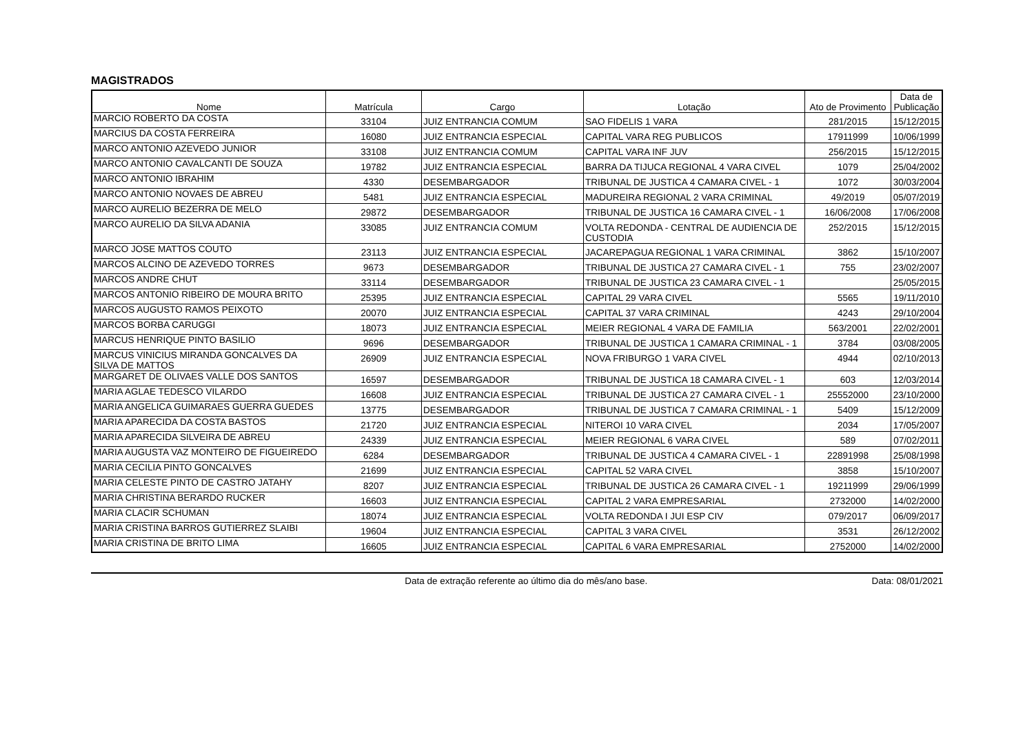MAGISTRADOS
| Nome | Matrícula | Cargo | Lotação | Ato de Provimento | Data de Publicação |
| --- | --- | --- | --- | --- | --- |
| MARCIO ROBERTO DA COSTA | 33104 | JUIZ ENTRANCIA COMUM | SAO FIDELIS 1 VARA | 281/2015 | 15/12/2015 |
| MARCIUS DA COSTA FERREIRA | 16080 | JUIZ ENTRANCIA ESPECIAL | CAPITAL VARA REG PUBLICOS | 17911999 | 10/06/1999 |
| MARCO ANTONIO AZEVEDO JUNIOR | 33108 | JUIZ ENTRANCIA COMUM | CAPITAL VARA INF JUV | 256/2015 | 15/12/2015 |
| MARCO ANTONIO CAVALCANTI DE SOUZA | 19782 | JUIZ ENTRANCIA ESPECIAL | BARRA DA TIJUCA REGIONAL 4 VARA CIVEL | 1079 | 25/04/2002 |
| MARCO ANTONIO IBRAHIM | 4330 | DESEMBARGADOR | TRIBUNAL DE JUSTICA 4 CAMARA CIVEL - 1 | 1072 | 30/03/2004 |
| MARCO ANTONIO NOVAES DE ABREU | 5481 | JUIZ ENTRANCIA ESPECIAL | MADUREIRA REGIONAL 2 VARA CRIMINAL | 49/2019 | 05/07/2019 |
| MARCO AURELIO BEZERRA DE MELO | 29872 | DESEMBARGADOR | TRIBUNAL DE JUSTICA 16 CAMARA CIVEL - 1 | 16/06/2008 | 17/06/2008 |
| MARCO AURELIO DA SILVA ADANIA | 33085 | JUIZ ENTRANCIA COMUM | VOLTA REDONDA - CENTRAL DE AUDIENCIA DE CUSTODIA | 252/2015 | 15/12/2015 |
| MARCO JOSE MATTOS COUTO | 23113 | JUIZ ENTRANCIA ESPECIAL | JACAREPAGUA REGIONAL 1 VARA CRIMINAL | 3862 | 15/10/2007 |
| MARCOS ALCINO DE AZEVEDO TORRES | 9673 | DESEMBARGADOR | TRIBUNAL DE JUSTICA 27 CAMARA CIVEL - 1 | 755 | 23/02/2007 |
| MARCOS ANDRE CHUT | 33114 | DESEMBARGADOR | TRIBUNAL DE JUSTICA 23 CAMARA CIVEL - 1 | | 25/05/2015 |
| MARCOS ANTONIO RIBEIRO DE MOURA BRITO | 25395 | JUIZ ENTRANCIA ESPECIAL | CAPITAL 29 VARA CIVEL | 5565 | 19/11/2010 |
| MARCOS AUGUSTO RAMOS PEIXOTO | 20070 | JUIZ ENTRANCIA ESPECIAL | CAPITAL 37 VARA CRIMINAL | 4243 | 29/10/2004 |
| MARCOS BORBA CARUGGI | 18073 | JUIZ ENTRANCIA ESPECIAL | MEIER REGIONAL 4 VARA DE FAMILIA | 563/2001 | 22/02/2001 |
| MARCUS HENRIQUE PINTO BASILIO | 9696 | DESEMBARGADOR | TRIBUNAL DE JUSTICA 1 CAMARA CRIMINAL - 1 | 3784 | 03/08/2005 |
| MARCUS VINICIUS MIRANDA GONCALVES DA SILVA DE MATTOS | 26909 | JUIZ ENTRANCIA ESPECIAL | NOVA FRIBURGO 1 VARA CIVEL | 4944 | 02/10/2013 |
| MARGARET DE OLIVAES VALLE DOS SANTOS | 16597 | DESEMBARGADOR | TRIBUNAL DE JUSTICA 18 CAMARA CIVEL - 1 | 603 | 12/03/2014 |
| MARIA AGLAE TEDESCO VILARDO | 16608 | JUIZ ENTRANCIA ESPECIAL | TRIBUNAL DE JUSTICA 27 CAMARA CIVEL - 1 | 25552000 | 23/10/2000 |
| MARIA ANGELICA GUIMARAES GUERRA GUEDES | 13775 | DESEMBARGADOR | TRIBUNAL DE JUSTICA 7 CAMARA CRIMINAL - 1 | 5409 | 15/12/2009 |
| MARIA APARECIDA DA COSTA BASTOS | 21720 | JUIZ ENTRANCIA ESPECIAL | NITEROI 10 VARA CIVEL | 2034 | 17/05/2007 |
| MARIA APARECIDA SILVEIRA DE ABREU | 24339 | JUIZ ENTRANCIA ESPECIAL | MEIER REGIONAL 6 VARA CIVEL | 589 | 07/02/2011 |
| MARIA AUGUSTA VAZ MONTEIRO DE FIGUEIREDO | 6284 | DESEMBARGADOR | TRIBUNAL DE JUSTICA 4 CAMARA CIVEL - 1 | 22891998 | 25/08/1998 |
| MARIA CECILIA PINTO GONCALVES | 21699 | JUIZ ENTRANCIA ESPECIAL | CAPITAL 52 VARA CIVEL | 3858 | 15/10/2007 |
| MARIA CELESTE PINTO DE CASTRO JATAHY | 8207 | JUIZ ENTRANCIA ESPECIAL | TRIBUNAL DE JUSTICA 26 CAMARA CIVEL - 1 | 19211999 | 29/06/1999 |
| MARIA CHRISTINA BERARDO RUCKER | 16603 | JUIZ ENTRANCIA ESPECIAL | CAPITAL 2 VARA EMPRESARIAL | 2732000 | 14/02/2000 |
| MARIA CLACIR SCHUMAN | 18074 | JUIZ ENTRANCIA ESPECIAL | VOLTA REDONDA I JUI ESP CIV | 079/2017 | 06/09/2017 |
| MARIA CRISTINA BARROS GUTIERREZ SLAIBI | 19604 | JUIZ ENTRANCIA ESPECIAL | CAPITAL 3 VARA CIVEL | 3531 | 26/12/2002 |
| MARIA CRISTINA DE BRITO LIMA | 16605 | JUIZ ENTRANCIA ESPECIAL | CAPITAL 6 VARA EMPRESARIAL | 2752000 | 14/02/2000 |
Data de extração referente ao último dia do mês/ano base. Data: 08/01/2021